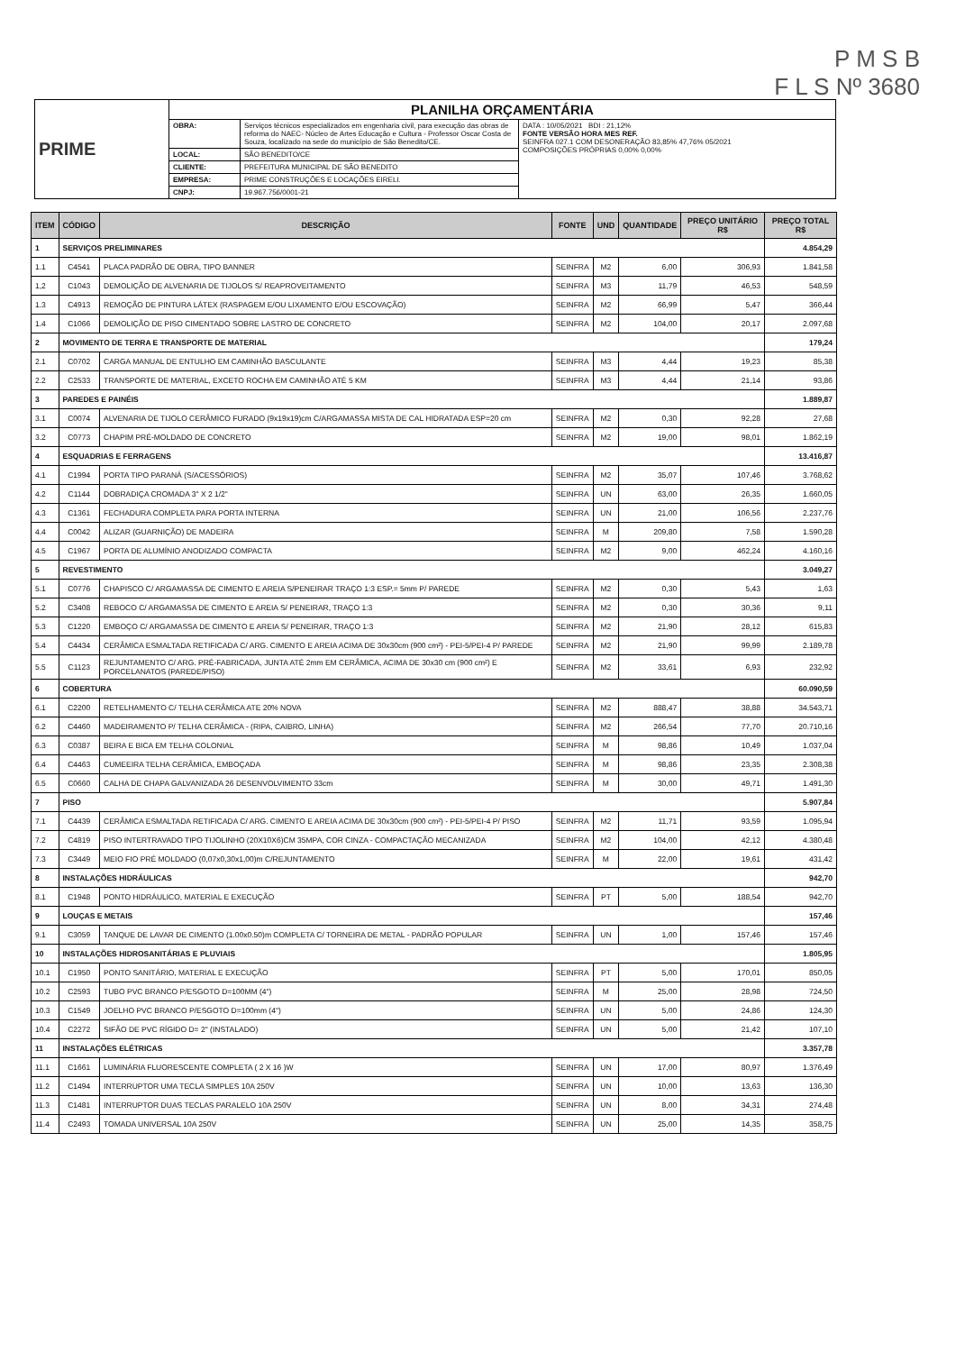P M S B
F L S Nº 3680
| PRIME | PLANILHA ORÇAMENTÁRIA | | |
| | OBRA: | Serviços técnicos especializados em engenharia civil, para execução das obras de reforma do NAEC- Núcleo de Artes Educação e Cultura - Professor Oscar Costa de Souza, localizado na sede do município de São Benedito/CE. | DATA : 10/05/2021 BDI : 21,12% FONTE VERSÃO HORA MES REF. SEINFRA 027.1 COM DESONERAÇÃO 83,85% 47,76% 05/2021 COMPOSIÇÕES PRÓPRIAS 0,00% 0,00% |
| | LOCAL: | SÃO BENEDITO/CE | |
| | CLIENTE: | PREFEITURA MUNICIPAL DE SÃO BENEDITO | |
| | EMPRESA: | PRIME CONSTRUÇÕES E LOCAÇÕES EIRELI. | |
| | CNPJ: | 19.967.756/0001-21 | |
| ITEM | CÓDIGO | DESCRIÇÃO | FONTE | UND | QUANTIDADE | PREÇO UNITÁRIO R$ | PREÇO TOTAL R$ |
| --- | --- | --- | --- | --- | --- | --- | --- |
| 1 | SERVIÇOS PRELIMINARES | | | | | | 4.854,29 |
| 1.1 | C4541 | PLACA PADRÃO DE OBRA, TIPO BANNER | SEINFRA | M2 | 6,00 | 306,93 | 1.841,58 |
| 1,2 | C1043 | DEMOLIÇÃO DE ALVENARIA DE TIJOLOS S/ REAPROVEITAMENTO | SEINFRA | M3 | 11,79 | 46,53 | 548,59 |
| 1.3 | C4913 | REMOÇÃO DE PINTURA LÁTEX (RASPAGEM E/OU LIXAMENTO E/OU ESCOVAÇÃO) | SEINFRA | M2 | 66,99 | 5,47 | 366,44 |
| 1.4 | C1066 | DEMOLIÇÃO DE PISO CIMENTADO SOBRE LASTRO DE CONCRETO | SEINFRA | M2 | 104,00 | 20,17 | 2.097,68 |
| 2 | MOVIMENTO DE TERRA E TRANSPORTE DE MATERIAL | | | | | | 179,24 |
| 2.1 | C0702 | CARGA MANUAL DE ENTULHO EM CAMINHÃO BASCULANTE | SEINFRA | M3 | 4,44 | 19,23 | 85,38 |
| 2.2 | C2533 | TRANSPORTE DE MATERIAL, EXCETO ROCHA EM CAMINHÃO ATÉ 5 KM | SEINFRA | M3 | 4,44 | 21,14 | 93,86 |
| 3 | PAREDES E PAINÉIS | | | | | | 1.889,87 |
| 3.1 | C0074 | ALVENARIA DE TIJOLO CERÂMICO FURADO (9x19x19)cm C/ARGAMASSA MISTA DE CAL HIDRATADA ESP=20 cm | SEINFRA | M2 | 0,30 | 92,28 | 27,68 |
| 3.2 | C0773 | CHAPIM PRÉ-MOLDADO DE CONCRETO | SEINFRA | M2 | 19,00 | 98,01 | 1.862,19 |
| 4 | ESQUADRIAS E FERRAGENS | | | | | | 13.416,87 |
| 4.1 | C1994 | PORTA TIPO PARANÁ (S/ACESSÓRIOS) | SEINFRA | M2 | 35,07 | 107,46 | 3.768,62 |
| 4.2 | C1144 | DOBRADIÇA CROMADA 3" X 2 1/2" | SEINFRA | UN | 63,00 | 26,35 | 1.660,05 |
| 4.3 | C1361 | FECHADURA COMPLETA PARA PORTA INTERNA | SEINFRA | UN | 21,00 | 106,56 | 2.237,76 |
| 4.4 | C0042 | ALIZAR (GUARNIÇÃO) DE MADEIRA | SEINFRA | M | 209,80 | 7,58 | 1.590,28 |
| 4.5 | C1967 | PORTA DE ALUMÍNIO ANODIZADO COMPACTA | SEINFRA | M2 | 9,00 | 462,24 | 4.160,16 |
| 5 | REVESTIMENTO | | | | | | 3.049,27 |
| 5.1 | C0776 | CHAPISCO C/ ARGAMASSA DE CIMENTO E AREIA S/PENEIRAR TRAÇO 1:3 ESP.= 5mm P/ PAREDE | SEINFRA | M2 | 0,30 | 5,43 | 1,63 |
| 5.2 | C3408 | REBOCO C/ ARGAMASSA DE CIMENTO E AREIA S/ PENEIRAR, TRAÇO 1:3 | SEINFRA | M2 | 0,30 | 30,36 | 9,11 |
| 5.3 | C1220 | EMBOÇO C/ ARGAMASSA DE CIMENTO E AREIA S/ PENEIRAR, TRAÇO 1:3 | SEINFRA | M2 | 21,90 | 28,12 | 615,83 |
| 5.4 | C4434 | CERÂMICA ESMALTADA RETIFICADA C/ ARG. CIMENTO E AREIA ACIMA DE 30x30cm (900 cm²) - PEI-5/PEI-4 P/ PAREDE | SEINFRA | M2 | 21,90 | 99,99 | 2.189,78 |
| 5.5 | C1123 | REJUNTAMENTO C/ ARG. PRÉ-FABRICADA, JUNTA ATÉ 2mm EM CERÂMICA, ACIMA DE 30x30 cm (900 cm²) E PORCELANATOS (PAREDE/PISO) | SEINFRA | M2 | 33,61 | 6,93 | 232,92 |
| 6 | COBERTURA | | | | | | 60.090,59 |
| 6.1 | C2200 | RETELHAMENTO C/ TELHA CERÂMICA ATE 20% NOVA | SEINFRA | M2 | 888,47 | 38,88 | 34.543,71 |
| 6.2 | C4460 | MADEIRAMENTO P/ TELHA CERÂMICA - (RIPA, CAIBRO, LINHA) | SEINFRA | M2 | 266,54 | 77,70 | 20.710,16 |
| 6.3 | C0387 | BEIRA E BICA EM TELHA COLONIAL | SEINFRA | M | 98,86 | 10,49 | 1.037,04 |
| 6.4 | C4463 | CUMEEIRA TELHA CERÂMICA, EMBOÇADA | SEINFRA | M | 98,86 | 23,35 | 2.308,38 |
| 6.5 | C0660 | CALHA DE CHAPA GALVANIZADA 26 DESENVOLVIMENTO 33cm | SEINFRA | M | 30,00 | 49,71 | 1.491,30 |
| 7 | PISO | | | | | | 5.907,84 |
| 7.1 | C4439 | CERÂMICA ESMALTADA RETIFICADA C/ ARG. CIMENTO E AREIA ACIMA DE 30x30cm (900 cm²) - PEI-5/PEI-4 P/ PISO | SEINFRA | M2 | 11,71 | 93,59 | 1.095,94 |
| 7.2 | C4819 | PISO INTERTRAVADO TIPO TIJOLINHO (20X10X6)CM 35MPA, COR CINZA - COMPACTAÇÃO MECANIZADA | SEINFRA | M2 | 104,00 | 42,12 | 4.380,48 |
| 7.3 | C3449 | MEIO FIO PRÉ MOLDADO (0,07x0,30x1,00)m C/REJUNTAMENTO | SEINFRA | M | 22,00 | 19,61 | 431,42 |
| 8 | INSTALAÇÕES HIDRÁULICAS | | | | | | 942,70 |
| 8.1 | C1948 | PONTO HIDRÁULICO, MATERIAL E EXECUÇÃO | SEINFRA | PT | 5,00 | 188,54 | 942,70 |
| 9 | LOUÇAS E METAIS | | | | | | 157,46 |
| 9.1 | C3059 | TANQUE DE LAVAR DE CIMENTO (1.00x0.50)m COMPLETA C/ TORNEIRA DE METAL - PADRÃO POPULAR | SEINFRA | UN | 1,00 | 157,46 | 157,46 |
| 10 | INSTALAÇÕES HIDROSANITÁRIAS E PLUVIAIS | | | | | | 1.805,95 |
| 10.1 | C1950 | PONTO SANITÁRIO, MATERIAL E EXECUÇÃO | SEINFRA | PT | 5,00 | 170,01 | 850,05 |
| 10.2 | C2593 | TUBO PVC BRANCO P/ESGOTO D=100MM (4") | SEINFRA | M | 25,00 | 28,98 | 724,50 |
| 10.3 | C1549 | JOELHO PVC BRANCO P/ESGOTO D=100mm (4") | SEINFRA | UN | 5,00 | 24,86 | 124,30 |
| 10.4 | C2272 | SIFÃO DE PVC RÍGIDO D= 2" (INSTALADO) | SEINFRA | UN | 5,00 | 21,42 | 107,10 |
| 11 | INSTALAÇÕES ELÉTRICAS | | | | | | 3.357,78 |
| 11.1 | C1661 | LUMINÁRIA FLUORESCENTE COMPLETA ( 2 X 16 )W | SEINFRA | UN | 17,00 | 80,97 | 1.376,49 |
| 11.2 | C1494 | INTERRUPTOR UMA TECLA SIMPLES 10A 250V | SEINFRA | UN | 10,00 | 13,63 | 136,30 |
| 11.3 | C1481 | INTERRUPTOR DUAS TECLAS PARALELO 10A 250V | SEINFRA | UN | 8,00 | 34,31 | 274,48 |
| 11.4 | C2493 | TOMADA UNIVERSAL 10A 250V | SEINFRA | UN | 25,00 | 14,35 | 358,75 |